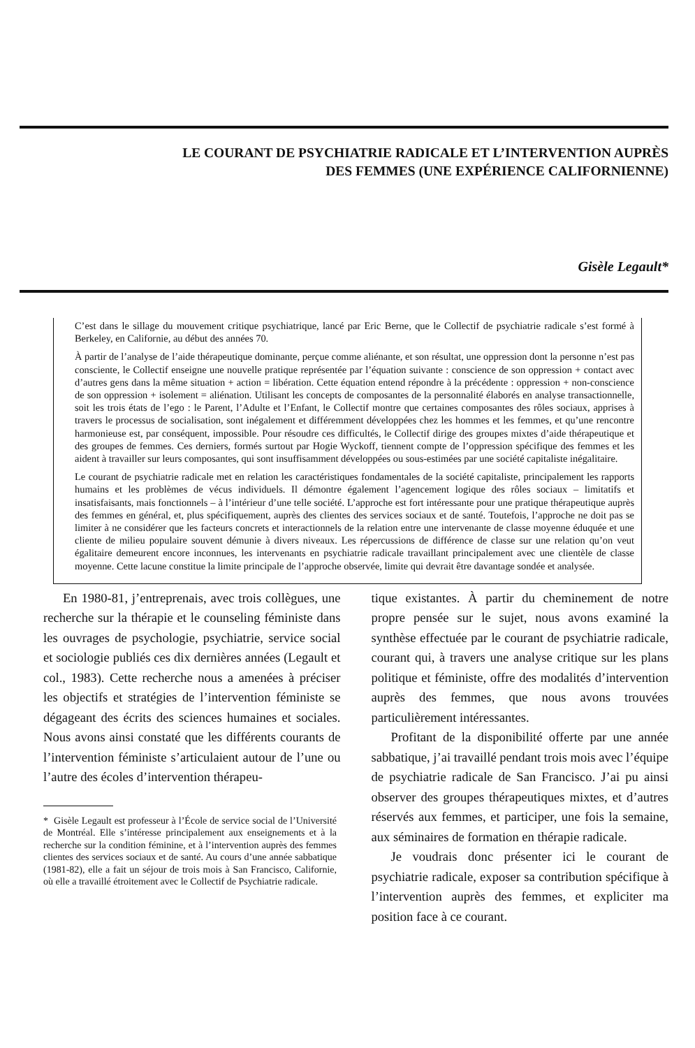LE COURANT DE PSYCHIATRIE RADICALE ET L’INTERVENTION AUPRÈS
DES FEMMES (UNE EXPÉRIENCE CALIFORNIENNE)
Gisèle Legault*
C’est dans le sillage du mouvement critique psychiatrique, lancé par Eric Berne, que le Collectif de psychiatrie radicale s’est formé à Berkeley, en Californie, au début des années 70.
À partir de l’analyse de l’aide thérapeutique dominante, perçue comme aliénante, et son résultat, une oppression dont la personne n’est pas consciente, le Collectif enseigne une nouvelle pratique représentée par l’équation suivante : conscience de son oppression + contact avec d’autres gens dans la même situation + action = libération. Cette équation entend répondre à la précédente : oppression + non-conscience de son oppression + isolement = aliénation. Utilisant les concepts de composantes de la personnalité élaborés en analyse transactionnelle, soit les trois états de l’ego : le Parent, l’Adulte et l’Enfant, le Collectif montre que certaines composantes des rôles sociaux, apprises à travers le processus de socialisation, sont inégalement et différemment développées chez les hommes et les femmes, et qu’une rencontre harmonieuse est, par conséquent, impossible. Pour résoudre ces difficultés, le Collectif dirige des groupes mixtes d’aide thérapeutique et des groupes de femmes. Ces derniers, formés surtout par Hogie Wyckoff, tiennent compte de l’oppression spécifique des femmes et les aident à travailler sur leurs composantes, qui sont insuffisamment développées ou sous-estimées par une société capitaliste inégalitaire.
Le courant de psychiatrie radicale met en relation les caractéristiques fondamentales de la société capitaliste, principalement les rapports humains et les problèmes de vécus individuels. Il démontre également l’agencement logique des rôles sociaux – limitatifs et insatisfaisants, mais fonctionnels – à l’intérieur d’une telle société. L’approche est fort intéressante pour une pratique thérapeutique auprès des femmes en général, et, plus spécifiquement, auprès des clientes des services sociaux et de santé. Toutefois, l’approche ne doit pas se limiter à ne considérer que les facteurs concrets et interactionnels de la relation entre une intervenante de classe moyenne éduquée et une cliente de milieu populaire souvent démunie à divers niveaux. Les répercussions de différence de classe sur une relation qu’on veut égalitaire demeurent encore inconnues, les intervenants en psychiatrie radicale travaillant principalement avec une clientèle de classe moyenne. Cette lacune constitue la limite principale de l’approche observée, limite qui devrait être davantage sondée et analysée.
En 1980-81, j’entreprenais, avec trois collègues, une recherche sur la thérapie et le counseling féministe dans les ouvrages de psychologie, psychiatrie, service social et sociologie publiés ces dix dernières années (Legault et col., 1983). Cette recherche nous a amenées à préciser les objectifs et stratégies de l’intervention féministe se dégageant des écrits des sciences humaines et sociales. Nous avons ainsi constaté que les différents courants de l’intervention féministe s’articulaient autour de l’une ou l’autre des écoles d’intervention thérapeu-
* Gisèle Legault est professeur à l’École de service social de l’Université de Montréal. Elle s’intéresse principalement aux enseignements et à la recherche sur la condition féminine, et à l’intervention auprès des femmes clientes des services sociaux et de santé. Au cours d’une année sabbatique (1981-82), elle a fait un séjour de trois mois à San Francisco, Californie, où elle a travaillé étroitement avec le Collectif de Psychiatrie radicale.
tique existantes. À partir du cheminement de notre propre pensée sur le sujet, nous avons examiné la synthèse effectuée par le courant de psychiatrie radicale, courant qui, à travers une analyse critique sur les plans politique et féministe, offre des modalités d’intervention auprès des femmes, que nous avons trouvées particulièrement intéressantes.
Profitant de la disponibilité offerte par une année sabbatique, j’ai travaillé pendant trois mois avec l’équipe de psychiatrie radicale de San Francisco. J’ai pu ainsi observer des groupes thérapeutiques mixtes, et d’autres réservés aux femmes, et participer, une fois la semaine, aux séminaires de formation en thérapie radicale.
Je voudrais donc présenter ici le courant de psychiatrie radicale, exposer sa contribution spécifique à l’intervention auprès des femmes, et expliciter ma position face à ce courant.